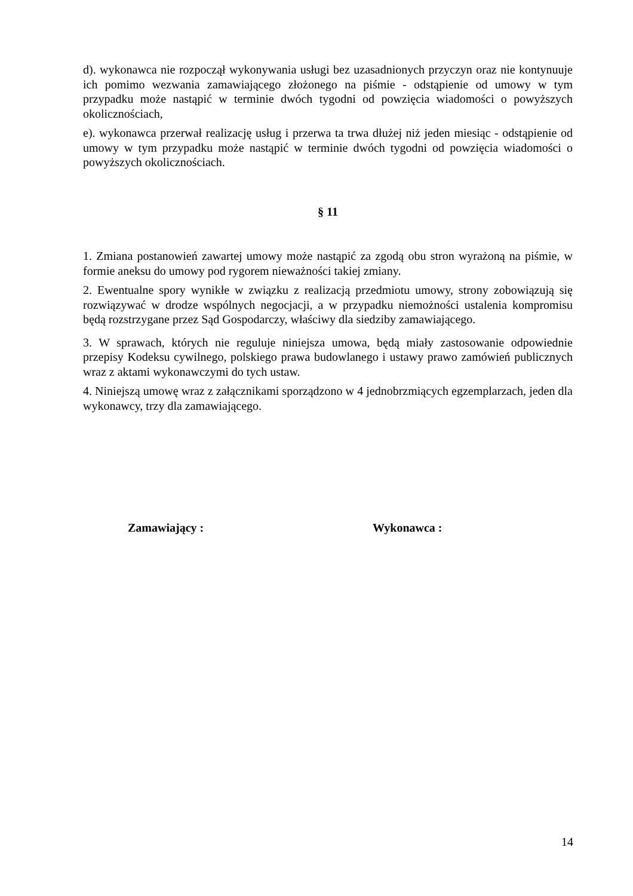d). wykonawca nie rozpoczął wykonywania usługi bez uzasadnionych przyczyn oraz nie kontynuuje ich pomimo wezwania zamawiającego złożonego na piśmie - odstąpienie od umowy w tym przypadku może nastąpić w terminie dwóch tygodni od powzięcia wiadomości o powyższych okolicznościach,
e). wykonawca przerwał realizację usług i przerwa ta trwa dłużej niż jeden miesiąc - odstąpienie od umowy w tym przypadku może nastąpić w terminie dwóch tygodni od powzięcia wiadomości o powyższych okolicznościach.
§ 11
1. Zmiana postanowień zawartej umowy może nastąpić za zgodą obu stron wyrażoną na piśmie, w formie aneksu do umowy pod rygorem nieważności takiej zmiany.
2. Ewentualne spory wynikłe w związku z realizacją przedmiotu umowy, strony zobowiązują się rozwiązywać w drodze wspólnych negocjacji, a w przypadku niemożności ustalenia kompromisu będą rozstrzygane przez Sąd Gospodarczy, właściwy dla siedziby zamawiającego.
3. W sprawach, których nie reguluje niniejsza umowa, będą miały zastosowanie odpowiednie przepisy Kodeksu cywilnego, polskiego prawa budowlanego i ustawy prawo zamówień publicznych wraz z aktami wykonawczymi do tych ustaw.
4. Niniejszą umowę wraz z załącznikami sporządzono w 4 jednobrzmiących egzemplarzach, jeden dla wykonawcy, trzy dla zamawiającego.
Zamawiający : Wykonawca :
14